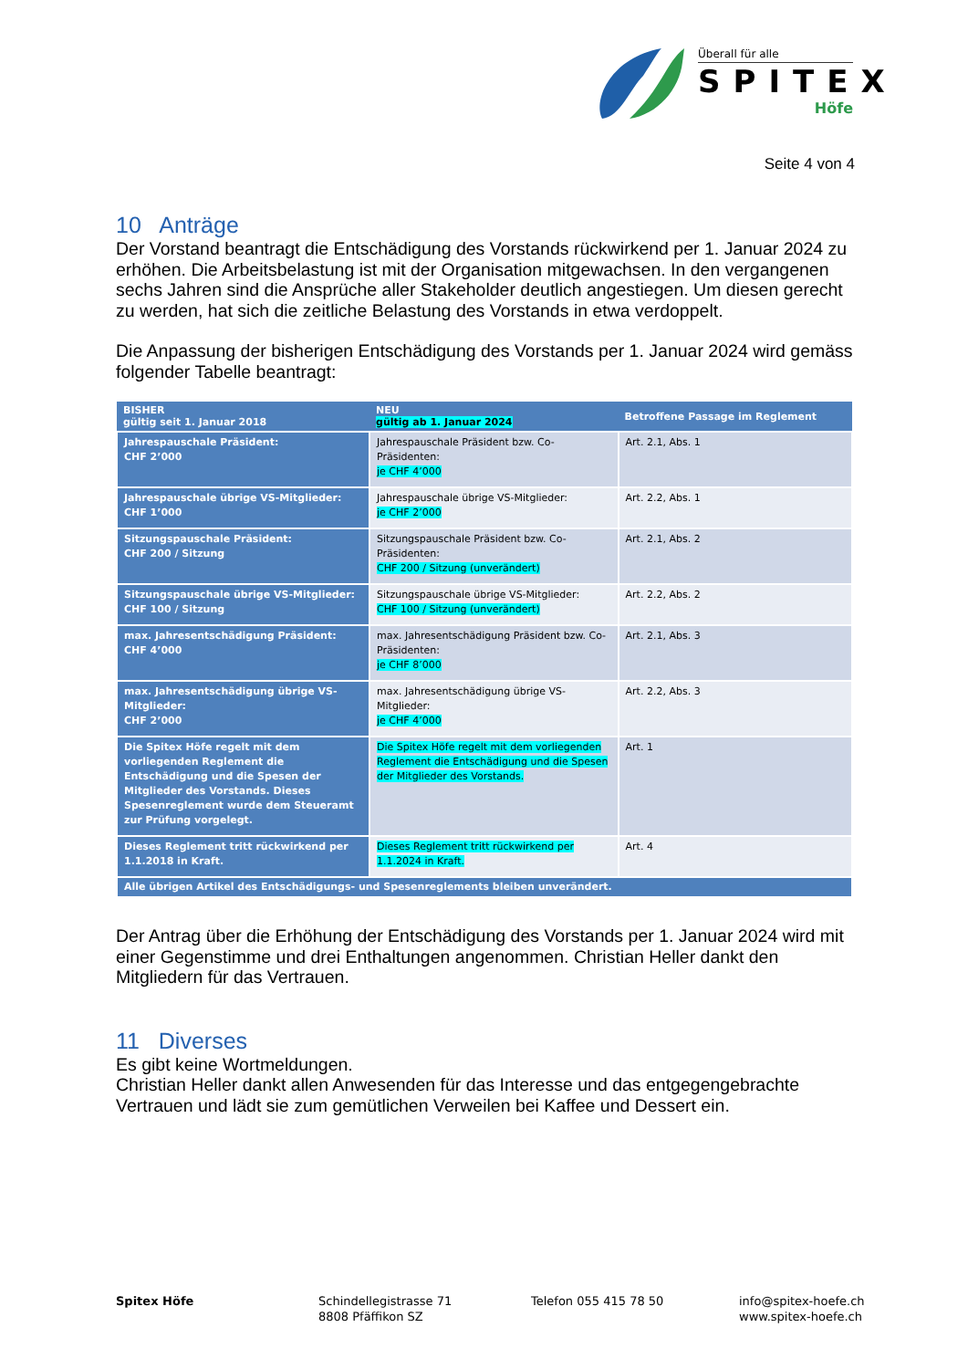Überall für alle
SPITEX
Höfe
Seite 4 von 4
10 Anträge
Der Vorstand beantragt die Entschädigung des Vorstands rückwirkend per 1. Januar 2024 zu erhöhen. Die Arbeitsbelastung ist mit der Organisation mitgewachsen. In den vergangenen sechs Jahren sind die Ansprüche aller Stakeholder deutlich angestiegen. Um diesen gerecht zu werden, hat sich die zeitliche Belastung des Vorstands in etwa verdoppelt.
Die Anpassung der bisherigen Entschädigung des Vorstands per 1. Januar 2024 wird gemäss folgender Tabelle beantragt:
| BISHER gültig seit 1. Januar 2018 | NEU gültig ab 1. Januar 2024 | Betroffene Passage im Reglement |
| --- | --- | --- |
| Jahrespauschale Präsident: CHF 2’000 | Jahrespauschale Präsident bzw. Co-Präsidenten: je CHF 4’000 | Art. 2.1, Abs. 1 |
| Jahrespauschale übrige VS-Mitglieder: CHF 1’000 | Jahrespauschale übrige VS-Mitglieder: je CHF 2’000 | Art. 2.2, Abs. 1 |
| Sitzungspauschale Präsident: CHF 200 / Sitzung | Sitzungspauschale Präsident bzw. Co-Präsidenten: CHF 200 / Sitzung (unverändert) | Art. 2.1, Abs. 2 |
| Sitzungspauschale übrige VS-Mitglieder: CHF 100 / Sitzung | Sitzungspauschale übrige VS-Mitglieder: CHF 100 / Sitzung (unverändert) | Art. 2.2, Abs. 2 |
| max. Jahresentschädigung Präsident: CHF 4’000 | max. Jahresentschädigung Präsident bzw. Co-Präsidenten: je CHF 8’000 | Art. 2.1, Abs. 3 |
| max. Jahresentschädigung übrige VS-Mitglieder: CHF 2’000 | max. Jahresentschädigung übrige VS-Mitglieder: je CHF 4’000 | Art. 2.2, Abs. 3 |
| Die Spitex Höfe regelt mit dem vorliegenden Reglement die Entschädigung und die Spesen der Mitglieder des Vorstands. Dieses Spesenreglement wurde dem Steueramt zur Prüfung vorgelegt. | Die Spitex Höfe regelt mit dem vorliegenden Reglement die Entschädigung und die Spesen der Mitglieder des Vorstands. | Art. 1 |
| Dieses Reglement tritt rückwirkend per 1.1.2018 in Kraft. | Dieses Reglement tritt rückwirkend per 1.1.2024 in Kraft. | Art. 4 |
| Alle übrigen Artikel des Entschädigungs- und Spesenreglements bleiben unverändert. | | |
Der Antrag über die Erhöhung der Entschädigung des Vorstands per 1. Januar 2024 wird mit einer Gegenstimme und drei Enthaltungen angenommen. Christian Heller dankt den Mitgliedern für das Vertrauen.
11 Diverses
Es gibt keine Wortmeldungen.
Christian Heller dankt allen Anwesenden für das Interesse und das entgegengebrachte Vertrauen und lädt sie zum gemütlichen Verweilen bei Kaffee und Dessert ein.
Spitex Höfe Schindellegistrasse 71
8808 Pfäffikon SZ
Telefon 055 415 78 50 info@spitex-hoefe.ch
www.spitex-hoefe.ch